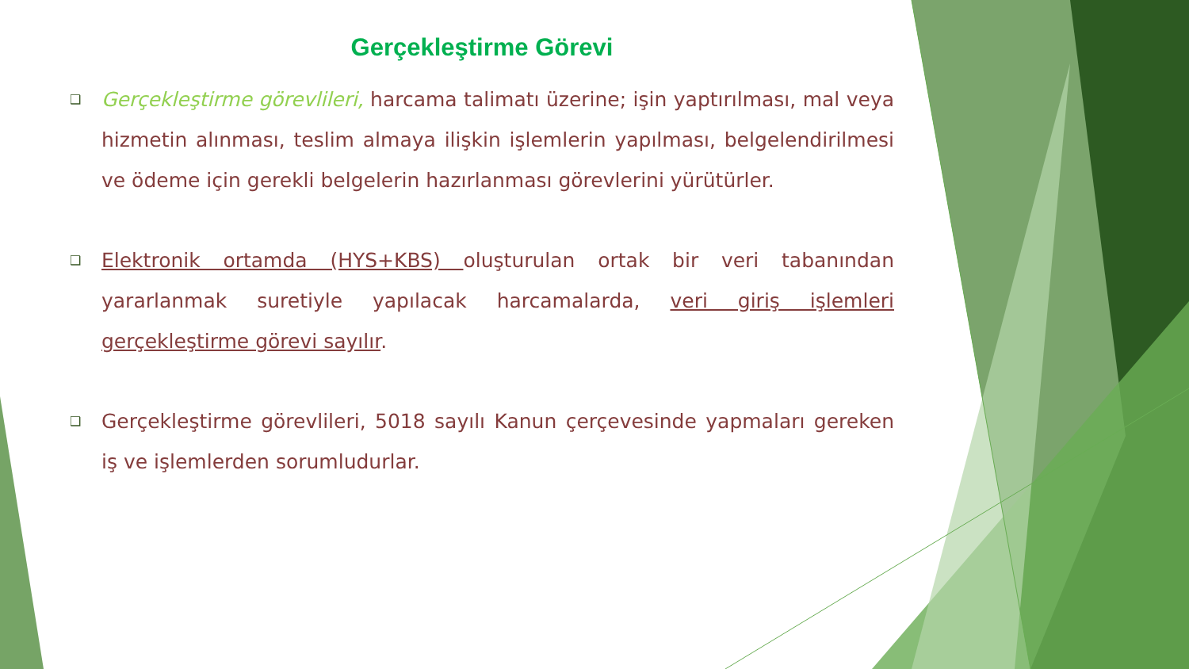Gerçekleştirme Görevi
❑ Gerçekleştirme görevlileri, harcama talimatı üzerine; işin yaptırılması, mal veya hizmetin alınması, teslim almaya ilişkin işlemlerin yapılması, belgelendirilmesi ve ödeme için gerekli belgelerin hazırlanması görevlerini yürütürler.
❑ Elektronik ortamda (HYS+KBS) oluşturulan ortak bir veri tabanından yararlanmak suretiyle yapılacak harcamalarda, veri giriş işlemleri gerçekleştirme görevi sayılır.
❑ Gerçekleştirme görevlileri, 5018 sayılı Kanun çerçevesinde yapmaları gereken iş ve işlemlerden sorumludurlar.